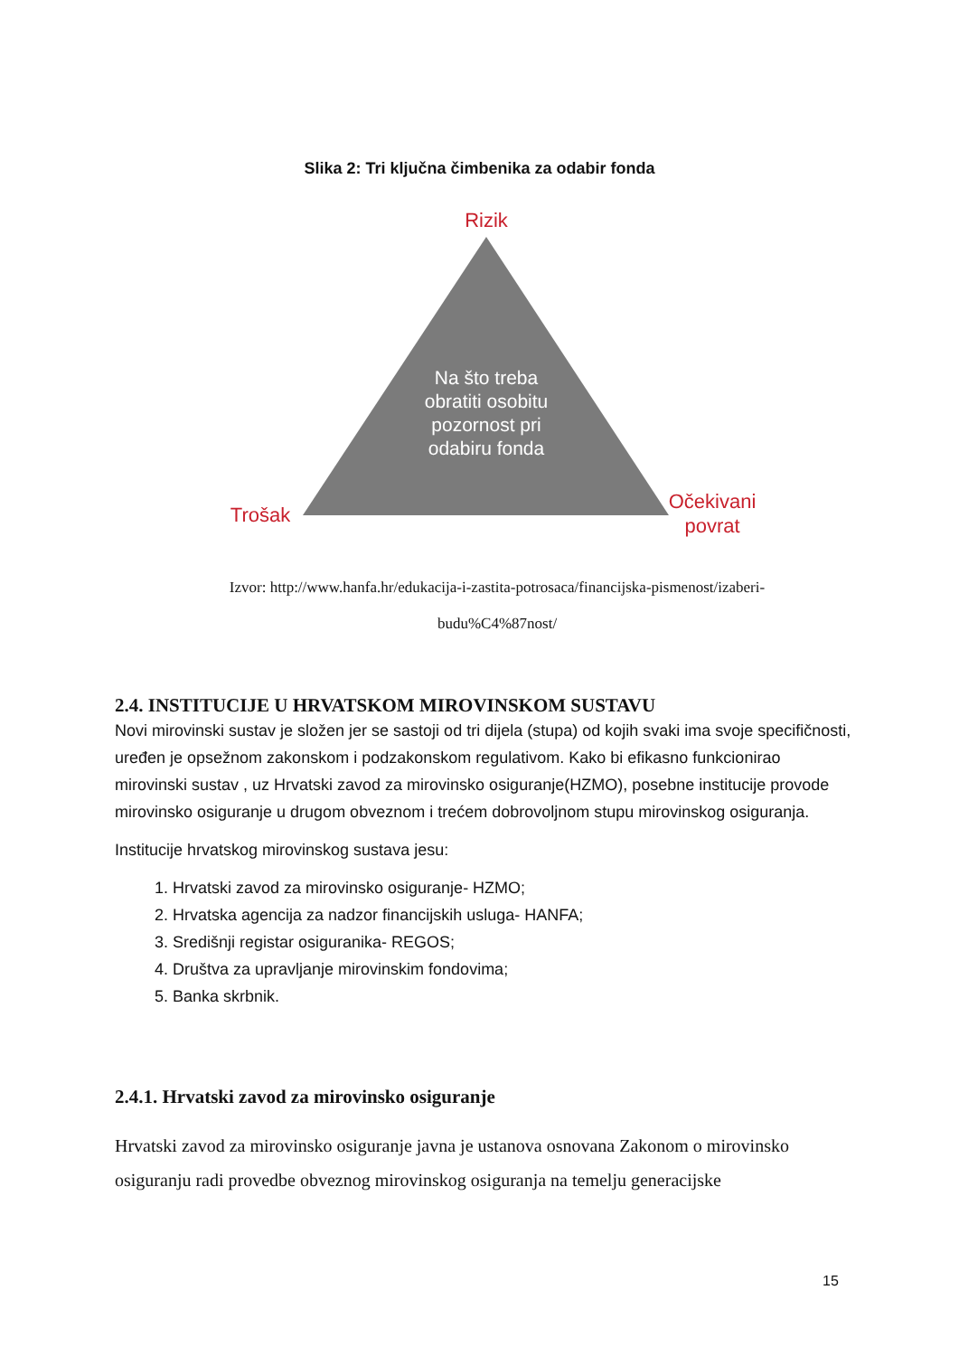Slika 2: Tri ključna čimbenika za odabir fonda
Rizik
Trošak
Očekivani
povrat
Na što treba
obratiti osobitu
pozornost pri
odabiru fonda
Izvor: http://www.hanfa.hr/edukacija-i-zastita-potrosaca/financijska-pismenost/izaberi-
budu%C4%87nost/
2.4. INSTITUCIJE U HRVATSKOM MIROVINSKOM SUSTAVU
Novi mirovinski sustav je složen jer se sastoji od tri dijela (stupa) od kojih svaki ima svoje specifičnosti, uređen je opsežnom zakonskom i podzakonskom regulativom. Kako bi efikasno funkcionirao mirovinski sustav , uz Hrvatski zavod za mirovinsko osiguranje(HZMO), posebne institucije provode mirovinsko osiguranje u drugom obveznom i trećem dobrovoljnom stupu mirovinskog osiguranja.
Institucije hrvatskog mirovinskog sustava jesu:
1. Hrvatski zavod za mirovinsko osiguranje- HZMO;
2. Hrvatska agencija za nadzor financijskih usluga- HANFA;
3. Središnji registar osiguranika- REGOS;
4. Društva za upravljanje mirovinskim fondovima;
5. Banka skrbnik.
2.4.1. Hrvatski zavod za mirovinsko osiguranje
Hrvatski zavod za mirovinsko osiguranje javna je ustanova osnovana Zakonom o mirovinsko osiguranju radi provedbe obveznog mirovinskog osiguranja na temelju generacijske
15